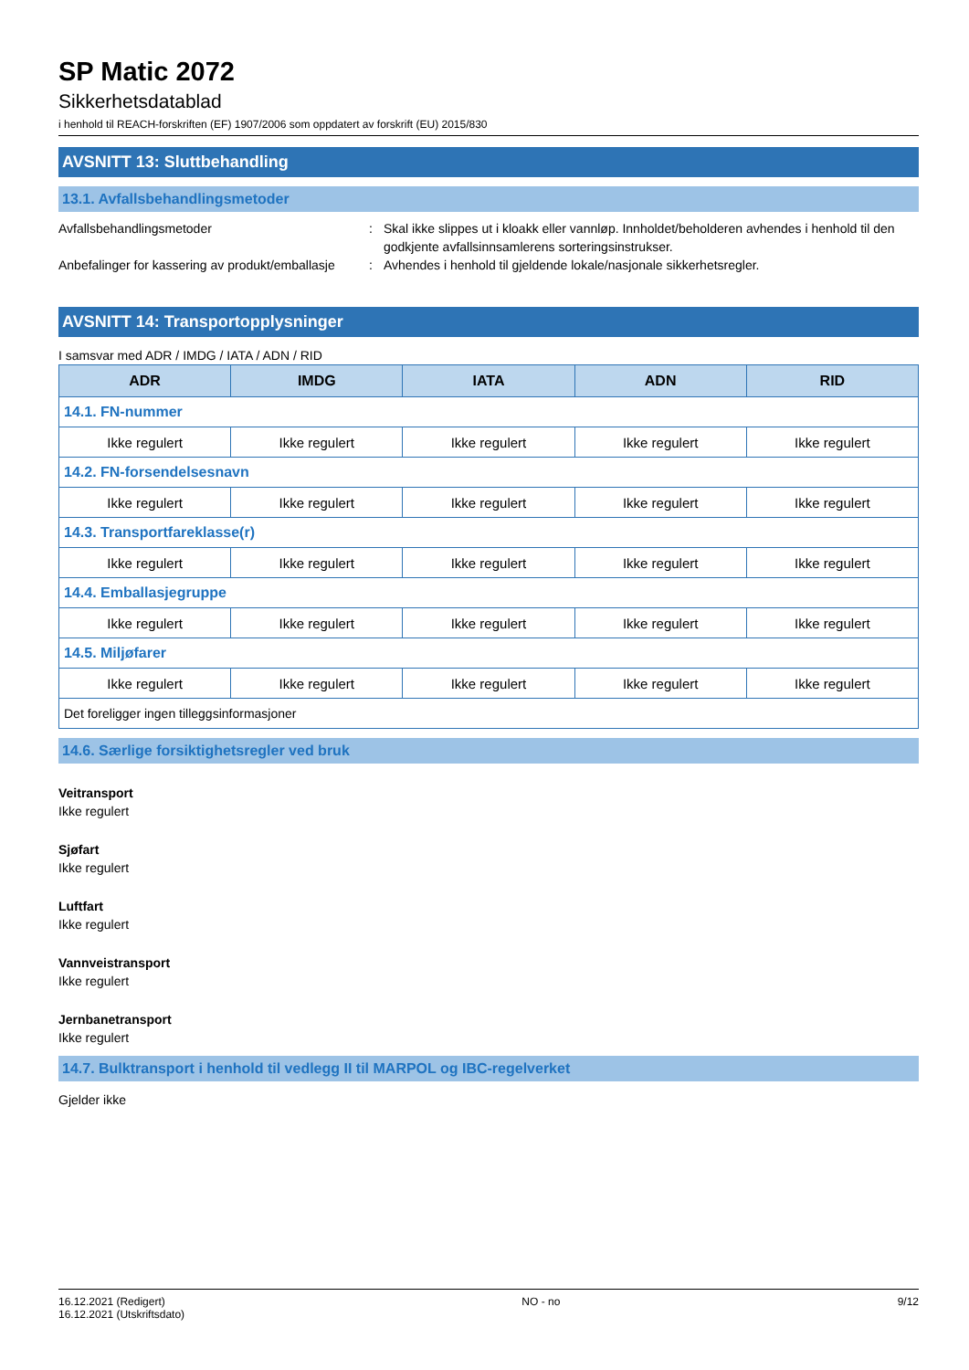SP Matic 2072
Sikkerhetsdatablad
i henhold til REACH-forskriften (EF) 1907/2006 som oppdatert av forskrift (EU) 2015/830
AVSNITT 13: Sluttbehandling
13.1. Avfallsbehandlingsmetoder
Avfallsbehandlingsmetoder : Skal ikke slippes ut i kloakk eller vannløp. Innholdet/beholderen avhendes i henhold til den godkjente avfallsinnsamlerens sorteringsinstrukser.
Anbefalinger for kassering av produkt/emballasje
: Avhendes i henhold til gjeldende lokale/nasjonale sikkerhetsregler.
AVSNITT 14: Transportopplysninger
I samsvar med ADR / IMDG / IATA / ADN / RID
| ADR | IMDG | IATA | ADN | RID |
| --- | --- | --- | --- | --- |
| 14.1. FN-nummer | | | | |
| Ikke regulert | Ikke regulert | Ikke regulert | Ikke regulert | Ikke regulert |
| 14.2. FN-forsendelsesnavn | | | | |
| Ikke regulert | Ikke regulert | Ikke regulert | Ikke regulert | Ikke regulert |
| 14.3. Transportfareklasse(r) | | | | |
| Ikke regulert | Ikke regulert | Ikke regulert | Ikke regulert | Ikke regulert |
| 14.4. Emballasjegruppe | | | | |
| Ikke regulert | Ikke regulert | Ikke regulert | Ikke regulert | Ikke regulert |
| 14.5. Miljøfarer | | | | |
| Ikke regulert | Ikke regulert | Ikke regulert | Ikke regulert | Ikke regulert |
| Det foreligger ingen tilleggsinformasjoner | | | | |
14.6. Særlige forsiktighetsregler ved bruk
Veitransport
Ikke regulert
Sjøfart
Ikke regulert
Luftfart
Ikke regulert
Vannveistransport
Ikke regulert
Jernbanetransport
Ikke regulert
14.7. Bulktransport i henhold til vedlegg II til MARPOL og IBC-regelverket
Gjelder ikke
16.12.2021 (Redigert)
16.12.2021 (Utskriftsdato)
NO - no 9/12